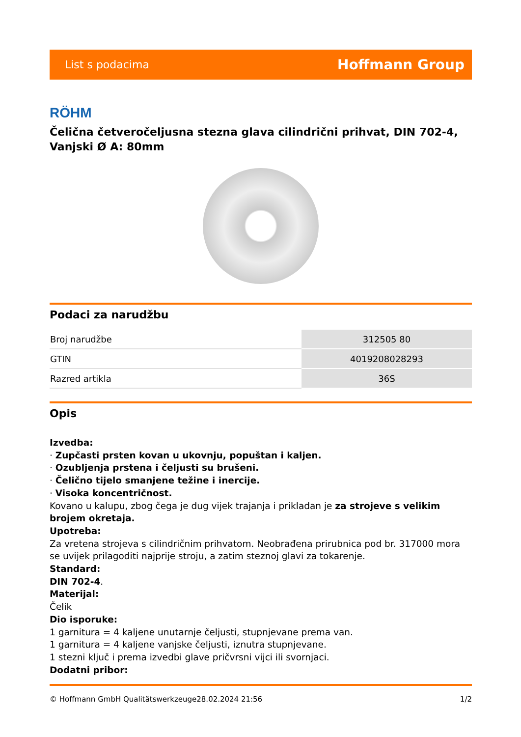List s podacima Hoffmann Group
RÖHM
Čelična četveročeljusna stezna glava cilindrični prihvat, DIN 702-4, Vanjski Ø A: 80mm
Podaci za narudžbu
| Broj narudžbe | 312505 80 |
| GTIN | 4019208028293 |
| Razred artikla | 36S |
Opis
Izvedba:
· Zupčasti prsten kovan u ukovnju, popuštan i kaljen.
· Ozubljenja prstena i čeljusti su brušeni.
· Čelično tijelo smanjene težine i inercije.
· Visoka koncentričnost.
Kovano u kalupu, zbog čega je dug vijek trajanja i prikladan je za strojeve s velikim brojem okretaja.
Upotreba:
Za vretena strojeva s cilindričnim prihvatom. Neobrađena prirubnica pod br. 317000 mora se uvijek prilagoditi najprije stroju, a zatim steznoj glavi za tokarenje.
Standard:
DIN 702-4.
Materijal:
Čelik
Dio isporuke:
1 garnitura = 4 kaljene unutarnje čeljusti, stupnjevane prema van.
1 garnitura = 4 kaljene vanjske čeljusti, iznutra stupnjevane.
1 stezni ključ i prema izvedbi glave pričvrsni vijci ili svornjaci.
Dodatni pribor:
© Hoffmann GmbH Qualitätswerkzeuge 28.02.2024 21:56 1/2